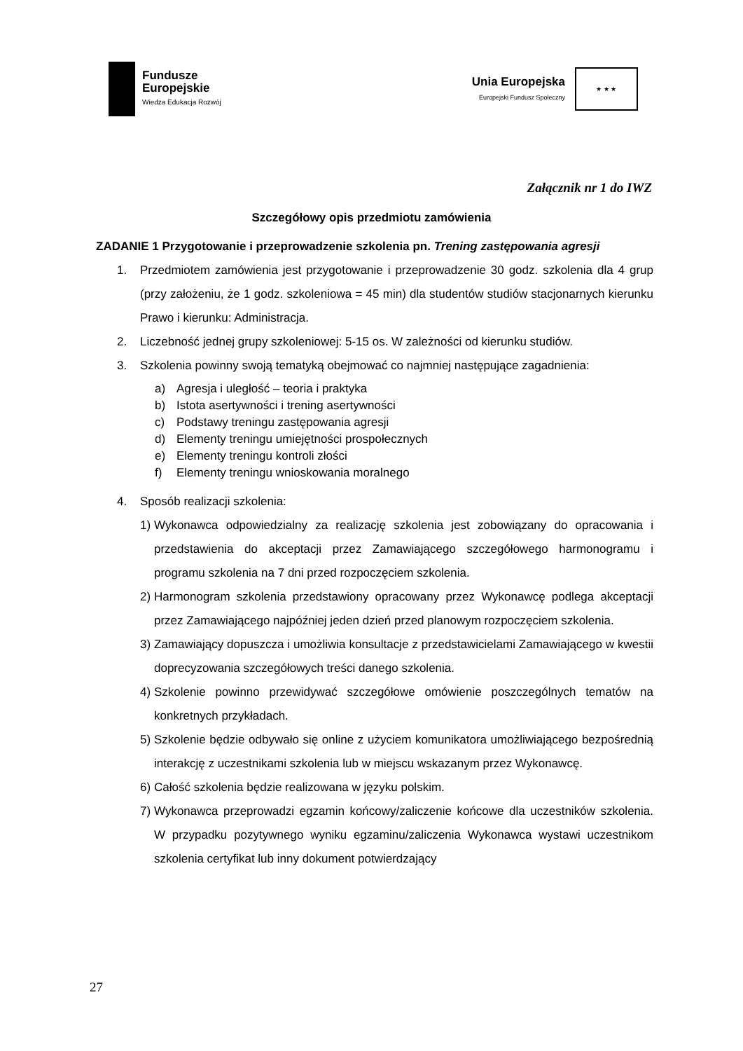Fundusze
Europejskie
Wiedza Edukacja Rozwój
Unia Europejska
Europejski Fundusz Społeczny
★ ★ ★
Załącznik nr 1 do IWZ
Szczegółowy opis przedmiotu zamówienia
ZADANIE 1 Przygotowanie i przeprowadzenie szkolenia pn. Trening zastępowania agresji
1. Przedmiotem zamówienia jest przygotowanie i przeprowadzenie 30 godz. szkolenia dla 4 grup (przy założeniu, że 1 godz. szkoleniowa = 45 min) dla studentów studiów stacjonarnych kierunku Prawo i kierunku: Administracja.
2. Liczebność jednej grupy szkoleniowej: 5-15 os. W zależności od kierunku studiów.
3. Szkolenia powinny swoją tematyką obejmować co najmniej następujące zagadnienia:
a) Agresja i uległość – teoria i praktyka
b) Istota asertywności i trening asertywności
c) Podstawy treningu zastępowania agresji
d) Elementy treningu umiejętności prospołecznych
e) Elementy treningu kontroli złości
f) Elementy treningu wnioskowania moralnego
4. Sposób realizacji szkolenia:
1)
Wykonawca odpowiedzialny za realizację szkolenia jest zobowiązany do opracowania i przedstawienia do akceptacji przez Zamawiającego szczegółowego harmonogramu i programu szkolenia na 7 dni przed rozpoczęciem szkolenia.
2)
Harmonogram szkolenia przedstawiony opracowany przez Wykonawcę podlega akceptacji przez Zamawiającego najpóźniej jeden dzień przed planowym rozpoczęciem szkolenia.
3)
Zamawiający dopuszcza i umożliwia konsultacje z przedstawicielami Zamawiającego w kwestii doprecyzowania szczegółowych treści danego szkolenia.
4)
Szkolenie powinno przewidywać szczegółowe omówienie poszczególnych tematów na konkretnych przykładach.
5)
Szkolenie będzie odbywało się online z użyciem komunikatora umożliwiającego bezpośrednią interakcję z uczestnikami szkolenia lub w miejscu wskazanym przez Wykonawcę.
6)
Całość szkolenia będzie realizowana w języku polskim.
7)
Wykonawca przeprowadzi egzamin końcowy/zaliczenie końcowe dla uczestników szkolenia. W przypadku pozytywnego wyniku egzaminu/zaliczenia Wykonawca wystawi uczestnikom szkolenia certyfikat lub inny dokument potwierdzający
27